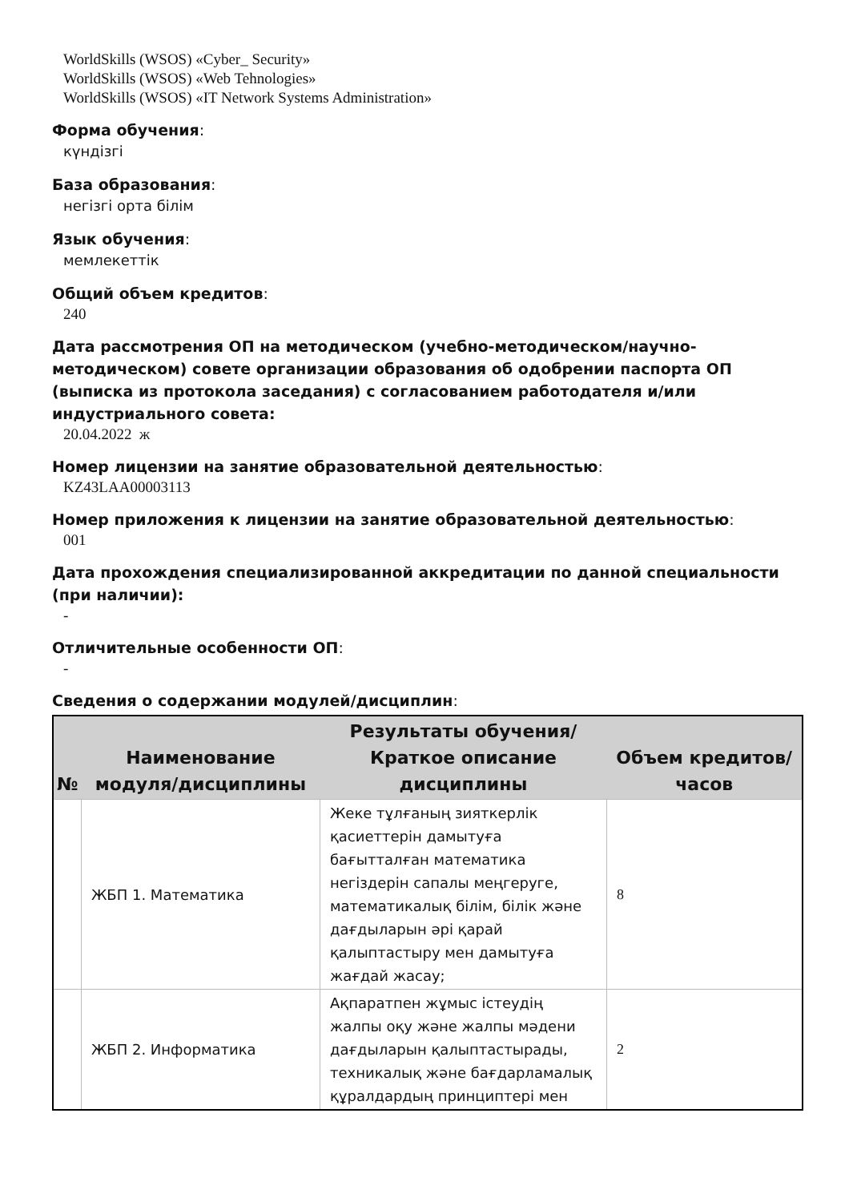WorldSkills (WSOS) «Cyber_ Security»
WorldSkills (WSOS) «Web Tehnologies»
WorldSkills (WSOS) «IT Network Systems Administration»
Форма обучения:
күндізгі
База образования:
негізгі орта білім
Язык обучения:
мемлекеттік
Общий объем кредитов:
240
Дата рассмотрения ОП на методическом (учебно-методическом/научно-методическом) совете организации образования об одобрении паспорта ОП (выписка из протокола заседания) с согласованием работодателя и/или индустриального совета:
20.04.2022 ж
Номер лицензии на занятие образовательной деятельностью:
KZ43LAA00003113
Номер приложения к лицензии на занятие образовательной деятельностью:
001
Дата прохождения специализированной аккредитации по данной специальности (при наличии):
-
Отличительные особенности ОП:
-
Сведения о содержании модулей/дисциплин:
| № | Наименование модуля/дисциплины | Результаты обучения/Краткое описание дисциплины | Объем кредитов/часов |
| --- | --- | --- | --- |
| | ЖБП 1. Математика | Жеке тұлғаның зияткерлік қасиеттерін дамытуға бағытталған математика негіздерін сапалы меңгеруге, математикалық білім, білік және дағдыларын әрі қарай қалыптастыру мен дамытуға жағдай жасау; | 8 |
| | ЖБП 2. Информатика | Ақпаратпен жұмыс істеудің жалпы оқу және жалпы мәдени дағдыларын қалыптастырады, техникалық және бағдарламалық құралдардың принциптері мен | 2 |